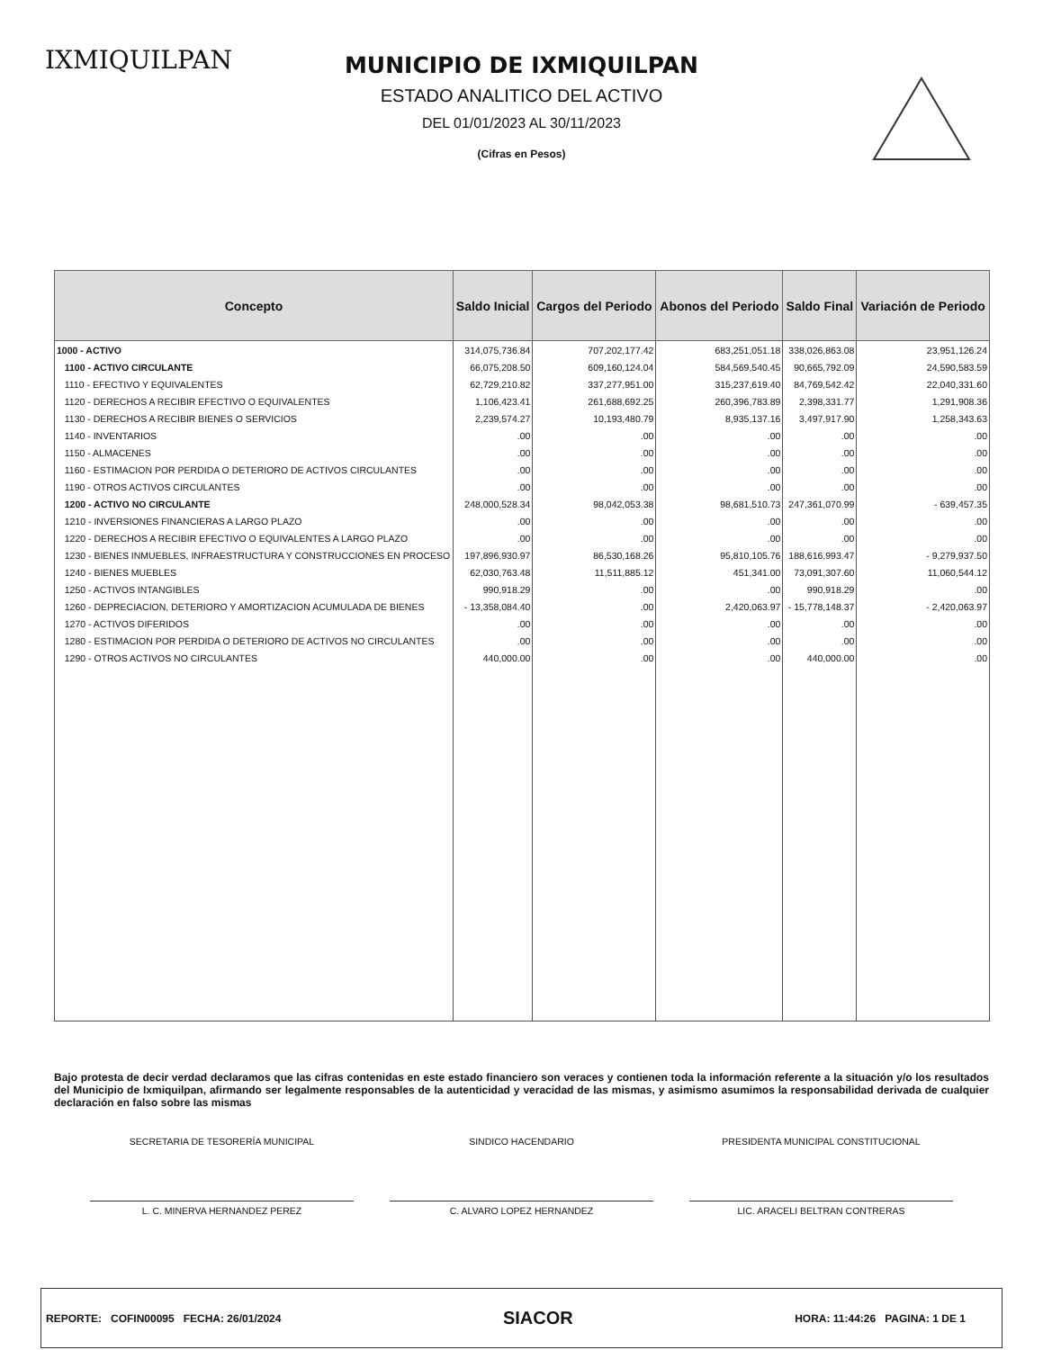IXMIQUILPAN
MUNICIPIO DE IXMIQUILPAN
ESTADO ANALITICO DEL ACTIVO
DEL 01/01/2023 AL 30/11/2023
(Cifras en Pesos)
| Concepto | Saldo Inicial | Cargos del Periodo | Abonos del Periodo | Saldo Final | Variación de Periodo |
| --- | --- | --- | --- | --- | --- |
| 1000 - ACTIVO | 314,075,736.84 | 707,202,177.42 | 683,251,051.18 | 338,026,863.08 | 23,951,126.24 |
| 1100 - ACTIVO CIRCULANTE | 66,075,208.50 | 609,160,124.04 | 584,569,540.45 | 90,665,792.09 | 24,590,583.59 |
| 1110 - EFECTIVO Y EQUIVALENTES | 62,729,210.82 | 337,277,951.00 | 315,237,619.40 | 84,769,542.42 | 22,040,331.60 |
| 1120 - DERECHOS A RECIBIR EFECTIVO O EQUIVALENTES | 1,106,423.41 | 261,688,692.25 | 260,396,783.89 | 2,398,331.77 | 1,291,908.36 |
| 1130 - DERECHOS A RECIBIR BIENES O SERVICIOS | 2,239,574.27 | 10,193,480.79 | 8,935,137.16 | 3,497,917.90 | 1,258,343.63 |
| 1140 - INVENTARIOS | .00 | .00 | .00 | .00 | .00 |
| 1150 - ALMACENES | .00 | .00 | .00 | .00 | .00 |
| 1160 - ESTIMACION POR PERDIDA O DETERIORO DE ACTIVOS CIRCULANTES | .00 | .00 | .00 | .00 | .00 |
| 1190 - OTROS ACTIVOS CIRCULANTES | .00 | .00 | .00 | .00 | .00 |
| 1200 - ACTIVO NO CIRCULANTE | 248,000,528.34 | 98,042,053.38 | 98,681,510.73 | 247,361,070.99 | - 639,457.35 |
| 1210 - INVERSIONES FINANCIERAS A LARGO PLAZO | .00 | .00 | .00 | .00 | .00 |
| 1220 - DERECHOS A RECIBIR EFECTIVO O EQUIVALENTES A LARGO PLAZO | .00 | .00 | .00 | .00 | .00 |
| 1230 - BIENES INMUEBLES, INFRAESTRUCTURA Y CONSTRUCCIONES EN PROCESO | 197,896,930.97 | 86,530,168.26 | 95,810,105.76 | 188,616,993.47 | - 9,279,937.50 |
| 1240 - BIENES MUEBLES | 62,030,763.48 | 11,511,885.12 | 451,341.00 | 73,091,307.60 | 11,060,544.12 |
| 1250 - ACTIVOS INTANGIBLES | 990,918.29 | .00 | .00 | 990,918.29 | .00 |
| 1260 - DEPRECIACION, DETERIORO Y AMORTIZACION ACUMULADA DE BIENES | - 13,358,084.40 | .00 | 2,420,063.97 | - 15,778,148.37 | - 2,420,063.97 |
| 1270 - ACTIVOS DIFERIDOS | .00 | .00 | .00 | .00 | .00 |
| 1280 - ESTIMACION POR PERDIDA O DETERIORO DE ACTIVOS NO CIRCULANTES | .00 | .00 | .00 | .00 | .00 |
| 1290 - OTROS ACTIVOS NO CIRCULANTES | 440,000.00 | .00 | .00 | 440,000.00 | .00 |
Bajo protesta de decir verdad declaramos que las cifras contenidas en este estado financiero son veraces y contienen toda la información referente a la situación y/o los resultados del Municipio de Ixmiquilpan, afirmando ser legalmente responsables de la autenticidad y veracidad de las mismas, y asimismo asumimos la responsabilidad derivada de cualquier declaración en falso sobre las mismas
SECRETARIA DE TESORERÍA MUNICIPAL
SINDICO HACENDARIO PRESIDENTA MUNICIPAL CONSTITUCIONAL
L. C. MINERVA HERNANDEZ PEREZ C. ALVARO LOPEZ HERNANDEZ LIC. ARACELI BELTRAN CONTRERAS
REPORTE: COFIN00095 FECHA: 26/01/2024 SIACOR HORA: 11:44:26 PAGINA: 1 DE 1